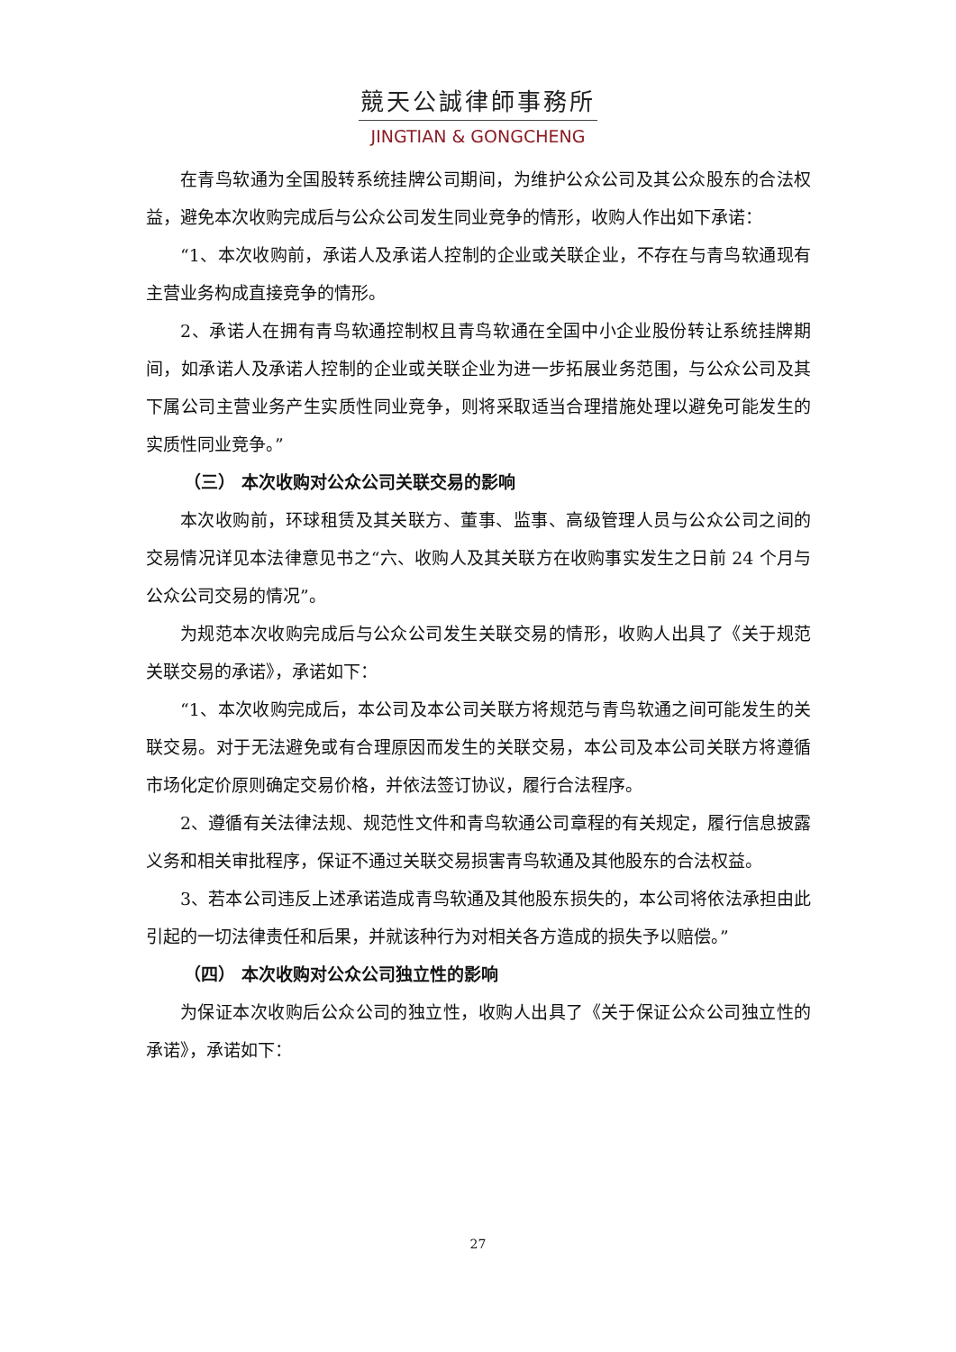競天公誠律師事務所
JINGTIAN & GONGCHENG
在青鸟软通为全国股转系统挂牌公司期间，为维护公众公司及其公众股东的合法权益，避免本次收购完成后与公众公司发生同业竞争的情形，收购人作出如下承诺：
“1、本次收购前，承诺人及承诺人控制的企业或关联企业，不存在与青鸟软通现有主营业务构成直接竞争的情形。
2、承诺人在拥有青鸟软通控制权且青鸟软通在全国中小企业股份转让系统挂牌期间，如承诺人及承诺人控制的企业或关联企业为进一步拓展业务范围，与公众公司及其下属公司主营业务产生实质性同业竞争，则将采取适当合理措施处理以避免可能发生的实质性同业竞争。”
（三） 本次收购对公众公司关联交易的影响
本次收购前，环球租赁及其关联方、董事、监事、高级管理人员与公众公司之间的交易情况详见本法律意见书之“六、收购人及其关联方在收购事实发生之日前 24 个月与公众公司交易的情况”。
为规范本次收购完成后与公众公司发生关联交易的情形，收购人出具了《关于规范关联交易的承诺》，承诺如下：
“1、本次收购完成后，本公司及本公司关联方将规范与青鸟软通之间可能发生的关联交易。对于无法避免或有合理原因而发生的关联交易，本公司及本公司关联方将遵循市场化定价原则确定交易价格，并依法签订协议，履行合法程序。
2、遵循有关法律法规、规范性文件和青鸟软通公司章程的有关规定，履行信息披露义务和相关审批程序，保证不通过关联交易损害青鸟软通及其他股东的合法权益。
3、若本公司违反上述承诺造成青鸟软通及其他股东损失的，本公司将依法承担由此引起的一切法律责任和后果，并就该种行为对相关各方造成的损失予以赔偿。”
（四） 本次收购对公众公司独立性的影响
为保证本次收购后公众公司的独立性，收购人出具了《关于保证公众公司独立性的承诺》，承诺如下：
27